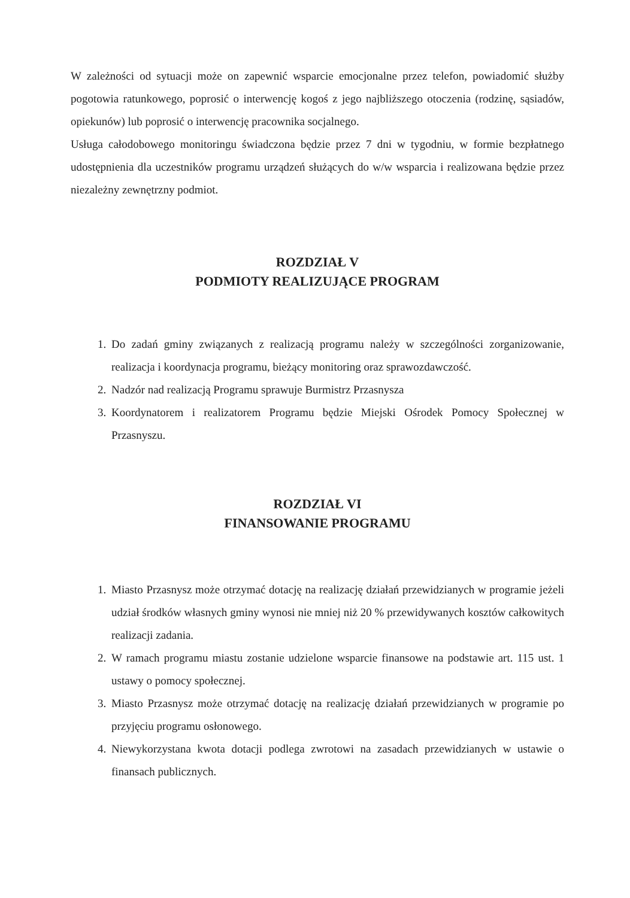W zależności od sytuacji może on zapewnić wsparcie emocjonalne przez telefon, powiadomić służby pogotowia ratunkowego, poprosić o interwencję kogoś z jego najbliższego otoczenia (rodzinę, sąsiadów, opiekunów) lub poprosić o interwencję pracownika socjalnego.
Usługa całodobowego monitoringu świadczona będzie przez 7 dni w tygodniu, w formie bezpłatnego udostępnienia dla uczestników programu urządzeń służących do w/w wsparcia i realizowana będzie przez niezależny zewnętrzny podmiot.
ROZDZIAŁ V
PODMIOTY REALIZUJĄCE PROGRAM
1. Do zadań gminy związanych z realizacją programu należy w szczególności zorganizowanie, realizacja i koordynacja programu, bieżący monitoring oraz sprawozdawczość.
2. Nadzór nad realizacją Programu sprawuje Burmistrz Przasnysza
3. Koordynatorem i realizatorem Programu będzie Miejski Ośrodek Pomocy Społecznej w Przasnyszu.
ROZDZIAŁ VI
FINANSOWANIE PROGRAMU
1. Miasto Przasnysz może otrzymać dotację na realizację działań przewidzianych w programie jeżeli udział środków własnych gminy wynosi nie mniej niż 20 % przewidywanych kosztów całkowitych realizacji zadania.
2. W ramach programu miastu zostanie udzielone wsparcie finansowe na podstawie art. 115 ust. 1 ustawy o pomocy społecznej.
3. Miasto Przasnysz może otrzymać dotację na realizację działań przewidzianych w programie po przyjęciu programu osłonowego.
4. Niewykorzystana kwota dotacji podlega zwrotowi na zasadach przewidzianych w ustawie o finansach publicznych.